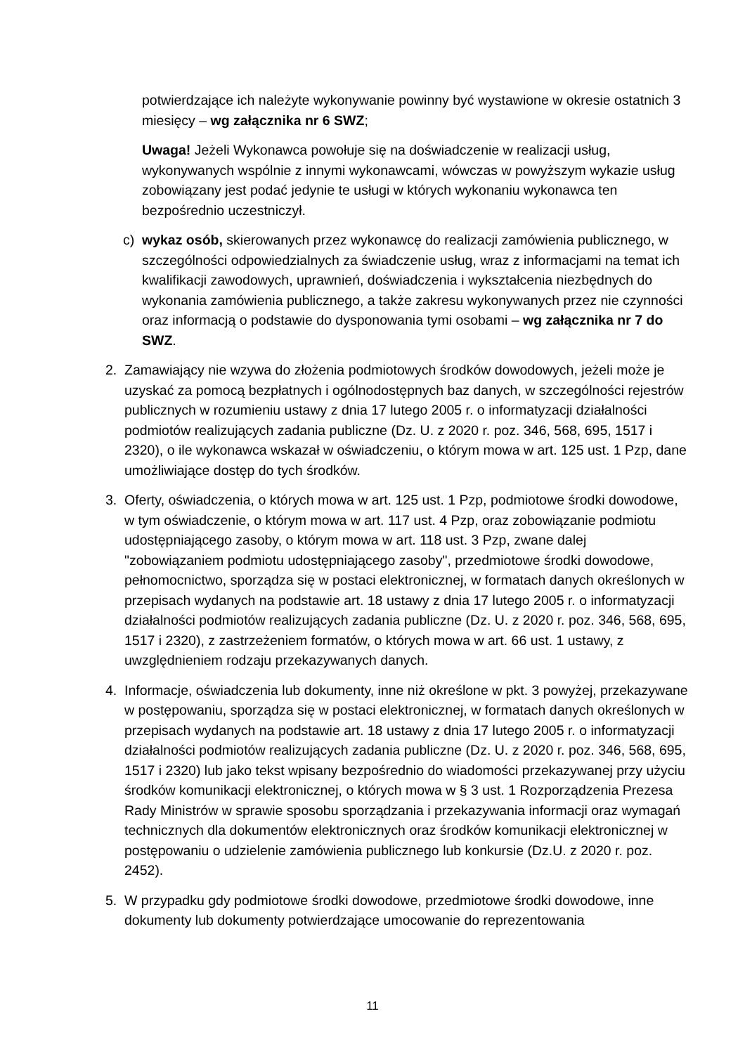potwierdzające ich należyte wykonywanie powinny być wystawione w okresie ostatnich 3 miesięcy – wg załącznika nr 6 SWZ;
Uwaga! Jeżeli Wykonawca powołuje się na doświadczenie w realizacji usług, wykonywanych wspólnie z innymi wykonawcami, wówczas w powyższym wykazie usług zobowiązany jest podać jedynie te usługi w których wykonaniu wykonawca ten bezpośrednio uczestniczył.
c) wykaz osób, skierowanych przez wykonawcę do realizacji zamówienia publicznego, w szczególności odpowiedzialnych za świadczenie usług, wraz z informacjami na temat ich kwalifikacji zawodowych, uprawnień, doświadczenia i wykształcenia niezbędnych do wykonania zamówienia publicznego, a także zakresu wykonywanych przez nie czynności oraz informacją o podstawie do dysponowania tymi osobami – wg załącznika nr 7 do SWZ.
2. Zamawiający nie wzywa do złożenia podmiotowych środków dowodowych, jeżeli może je uzyskać za pomocą bezpłatnych i ogólnodostępnych baz danych, w szczególności rejestrów publicznych w rozumieniu ustawy z dnia 17 lutego 2005 r. o informatyzacji działalności podmiotów realizujących zadania publiczne (Dz. U. z 2020 r. poz. 346, 568, 695, 1517 i 2320), o ile wykonawca wskazał w oświadczeniu, o którym mowa w art. 125 ust. 1 Pzp, dane umożliwiające dostęp do tych środków.
3. Oferty, oświadczenia, o których mowa w art. 125 ust. 1 Pzp, podmiotowe środki dowodowe, w tym oświadczenie, o którym mowa w art. 117 ust. 4 Pzp, oraz zobowiązanie podmiotu udostępniającego zasoby, o którym mowa w art. 118 ust. 3 Pzp, zwane dalej "zobowiązaniem podmiotu udostępniającego zasoby", przedmiotowe środki dowodowe, pełnomocnictwo, sporządza się w postaci elektronicznej, w formatach danych określonych w przepisach wydanych na podstawie art. 18 ustawy z dnia 17 lutego 2005 r. o informatyzacji działalności podmiotów realizujących zadania publiczne (Dz. U. z 2020 r. poz. 346, 568, 695, 1517 i 2320), z zastrzeżeniem formatów, o których mowa w art. 66 ust. 1 ustawy, z uwzględnieniem rodzaju przekazywanych danych.
4. Informacje, oświadczenia lub dokumenty, inne niż określone w pkt. 3 powyżej, przekazywane w postępowaniu, sporządza się w postaci elektronicznej, w formatach danych określonych w przepisach wydanych na podstawie art. 18 ustawy z dnia 17 lutego 2005 r. o informatyzacji działalności podmiotów realizujących zadania publiczne (Dz. U. z 2020 r. poz. 346, 568, 695, 1517 i 2320) lub jako tekst wpisany bezpośrednio do wiadomości przekazywanej przy użyciu środków komunikacji elektronicznej, o których mowa w § 3 ust. 1 Rozporządzenia Prezesa Rady Ministrów w sprawie sposobu sporządzania i przekazywania informacji oraz wymagań technicznych dla dokumentów elektronicznych oraz środków komunikacji elektronicznej w postępowaniu o udzielenie zamówienia publicznego lub konkursie (Dz.U. z 2020 r. poz. 2452).
5. W przypadku gdy podmiotowe środki dowodowe, przedmiotowe środki dowodowe, inne dokumenty lub dokumenty potwierdzające umocowanie do reprezentowania
11